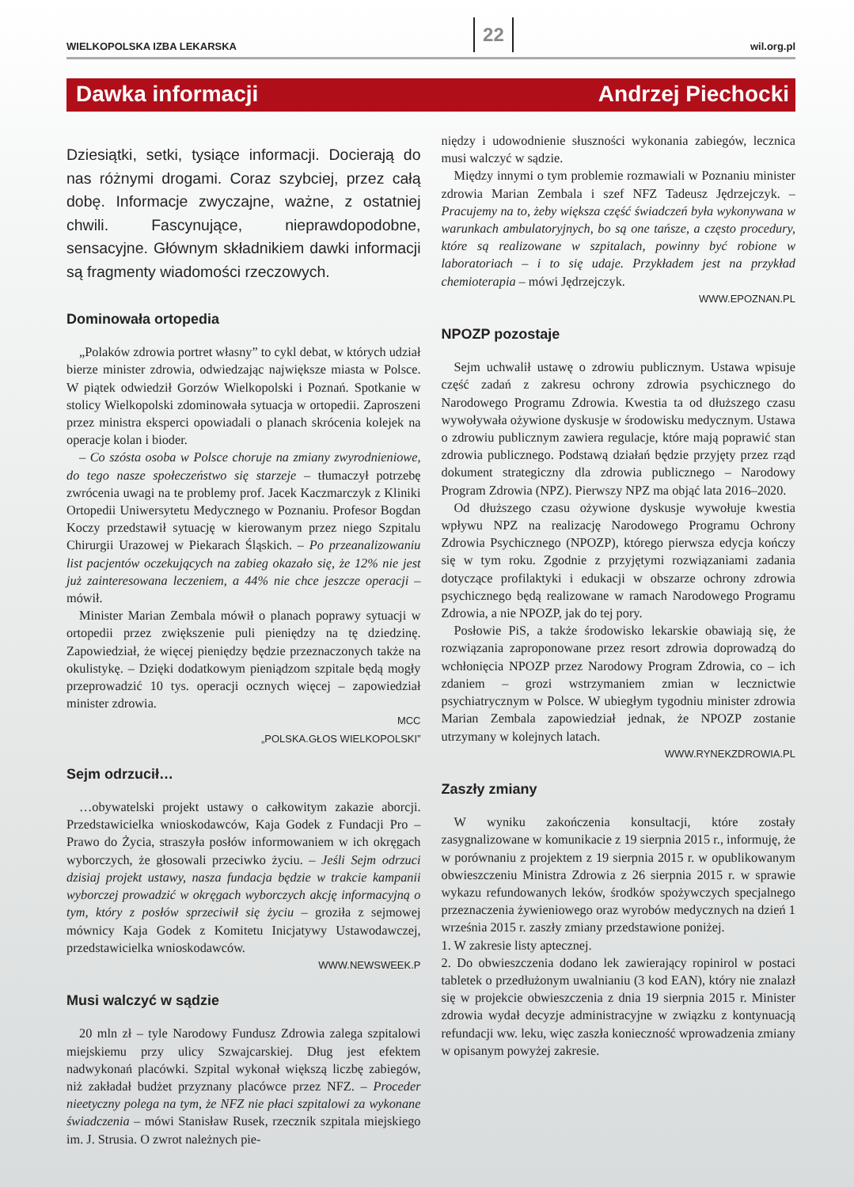WIELKOPOLSKA IZBA LEKARSKA 22 wil.org.pl
Dawka informacji Andrzej Piechocki
Dziesiątki, setki, tysiące informacji. Docierają do nas różnymi drogami. Coraz szybciej, przez całą dobę. Informacje zwyczajne, ważne, z ostatniej chwili. Fascynujące, nieprawdopodobne, sensacyjne. Głównym składnikiem dawki informacji są fragmenty wiadomości rzeczowych.
Dominowała ortopedia
„Polaków zdrowia portret własny” to cykl debat, w których udział bierze minister zdrowia, odwiedzając największe miasta w Polsce. W piątek odwiedził Gorzów Wielkopolski i Poznań. Spotkanie w stolicy Wielkopolski zdominowała sytuacja w ortopedii. Zaproszeni przez ministra eksperci opowiadali o planach skrócenia kolejek na operacje kolan i bioder.
– Co szósta osoba w Polsce choruje na zmiany zwyrodnieniowe, do tego nasze społeczeństwo się starzeje – tłumaczył potrzebę zwrócenia uwagi na te problemy prof. Jacek Kaczmarczyk z Kliniki Ortopedii Uniwersytetu Medycznego w Poznaniu. Profesor Bogdan Koczy przedstawił sytuację w kierowanym przez niego Szpitalu Chirurgii Urazowej w Piekarach Śląskich. – Po przeanalizowaniu list pacjentów oczekujących na zabieg okazało się, że 12% nie jest już zainteresowana leczeniem, a 44% nie chce jeszcze operacji – mówił.
Minister Marian Zembala mówił o planach poprawy sytuacji w ortopedii przez zwiększenie puli pieniędzy na tę dziedzinę. Zapowiedział, że więcej pieniędzy będzie przeznaczonych także na okulistykę. – Dzięki dodatkowym pieniądzom szpitale będą mogły przeprowadzić 10 tys. operacji ocznych więcej – zapowiedział minister zdrowia.
MCC
„POLSKA.GŁOS WIELKOPOLSKI”
Sejm odrzucił…
…obywatelski projekt ustawy o całkowitym zakazie aborcji. Przedstawicielka wnioskodawców, Kaja Godek z Fundacji Pro – Prawo do Życia, straszyła posłów informowaniem w ich okręgach wyborczych, że głosowali przeciwko życiu. – Jeśli Sejm odrzuci dzisiaj projekt ustawy, nasza fundacja będzie w trakcie kampanii wyborczej prowadzić w okręgach wyborczych akcję informacyjną o tym, który z posłów sprzeciwił się życiu – groziła z sejmowej mównicy Kaja Godek z Komitetu Inicjatywy Ustawodawczej, przedstawicielka wnioskodawców.
WWW.NEWSWEEK.P
Musi walczyć w sądzie
20 mln zł – tyle Narodowy Fundusz Zdrowia zalega szpitalowi miejskiemu przy ulicy Szwajcarskiej. Dług jest efektem nadwykonań placówki. Szpital wykonał większą liczbę zabiegów, niż zakładał budżet przyznany placówce przez NFZ. – Proceder nieetyczny polega na tym, że NFZ nie płaci szpitalowi za wykonane świadczenia – mówi Stanisław Rusek, rzecznik szpitala miejskiego im. J. Strusia. O zwrot należnych pie-
niędzy i udowodnienie słuszności wykonania zabiegów, lecznica musi walczyć w sądzie.
Między innymi o tym problemie rozmawiali w Poznaniu minister zdrowia Marian Zembala i szef NFZ Tadeusz Jędrzejczyk. – Pracujemy na to, żeby większa część świadczeń była wykonywana w warunkach ambulatoryjnych, bo są one tańsze, a często procedury, które są realizowane w szpitalach, powinny być robione w laboratoriach – i to się udaje. Przykładem jest na przykład chemioterapia – mówi Jędrzejczyk.
WWW.EPOZNAN.PL
NPOZP pozostaje
Sejm uchwalił ustawę o zdrowiu publicznym. Ustawa wpisuje część zadań z zakresu ochrony zdrowia psychicznego do Narodowego Programu Zdrowia. Kwestia ta od dłuższego czasu wywoływała ożywione dyskusje w środowisku medycznym. Ustawa o zdrowiu publicznym zawiera regulacje, które mają poprawić stan zdrowia publicznego. Podstawą działań będzie przyjęty przez rząd dokument strategiczny dla zdrowia publicznego – Narodowy Program Zdrowia (NPZ). Pierwszy NPZ ma objąć lata 2016–2020.
Od dłuższego czasu ożywione dyskusje wywołuje kwestia wpływu NPZ na realizację Narodowego Programu Ochrony Zdrowia Psychicznego (NPOZP), którego pierwsza edycja kończy się w tym roku. Zgodnie z przyjętymi rozwiązaniami zadania dotyczące profilaktyki i edukacji w obszarze ochrony zdrowia psychicznego będą realizowane w ramach Narodowego Programu Zdrowia, a nie NPOZP, jak do tej pory.
Posłowie PiS, a także środowisko lekarskie obawiają się, że rozwiązania zaproponowane przez resort zdrowia doprowadzą do wchłonięcia NPOZP przez Narodowy Program Zdrowia, co – ich zdaniem – grozi wstrzymaniem zmian w lecznictwie psychiatrycznym w Polsce. W ubiegłym tygodniu minister zdrowia Marian Zembala zapowiedział jednak, że NPOZP zostanie utrzymany w kolejnych latach.
WWW.RYNEKZDROWIA.PL
Zaszły zmiany
W wyniku zakończenia konsultacji, które zostały zasygnalizowane w komunikacie z 19 sierpnia 2015 r., informuję, że w porównaniu z projektem z 19 sierpnia 2015 r. w opublikowanym obwieszczeniu Ministra Zdrowia z 26 sierpnia 2015 r. w sprawie wykazu refundowanych leków, środków spożywczych specjalnego przeznaczenia żywieniowego oraz wyrobów medycznych na dzień 1 września 2015 r. zaszły zmiany przedstawione poniżej.
1. W zakresie listy aptecznej.
2. Do obwieszczenia dodano lek zawierający ropinirol w postaci tabletek o przedłużonym uwalnianiu (3 kod EAN), który nie znalazł się w projekcie obwieszczenia z dnia 19 sierpnia 2015 r. Minister zdrowia wydał decyzje administracyjne w związku z kontynuacją refundacji ww. leku, więc zaszła konieczność wprowadzenia zmiany w opisanym powyżej zakresie.